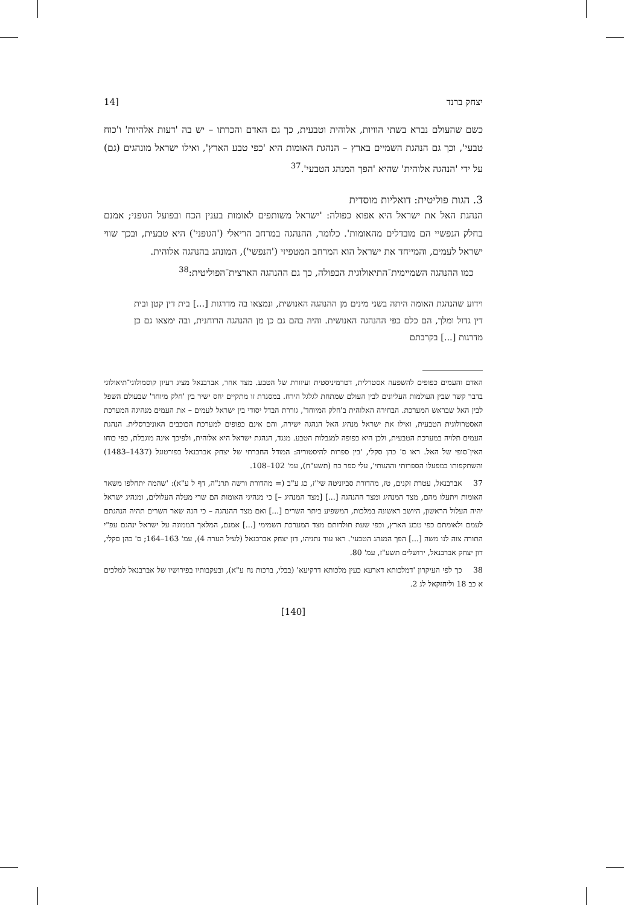יצחק ברנד [14
כשם שהעולם נברא בשתי הוויות, אלוהית וטבעית, כך גם האדם והכרתו – יש בה 'דעות אלהיות' ו'כוח טבעי', וכך גם הנהגת השמיים בארץ – הנהגת האומות היא 'כפי טבע הארץ', ואילו ישראל מונהגים (גם) על ידי 'הנהגה אלוהית' שהיא 'הפך המנהג הטבעי'.<sup>37</sup>
3. הגות פוליטית: דואליות מוסדית
הנהגת האל את ישראל היא אפוא כפולה: 'ישראל משותפים לאומות בענין הכח ובפועל הגופני; אמנם בחלק הנפשיי הם מובדלים מהאומות'. כלומר, ההנהגה במרחב הריאלי ('הגופני') היא טבעית, ובכך שווי ישראל לעמים, והמייחד את ישראל הוא המרחב המטפיזי ('הנפשי'), המונהג בהנהגה אלוהית.
 כמו ההנהגה השמיימית־התיאולוגית הכפולה, כך גם ההנהגה הארצית־הפוליטית:<sup>38</sup>
וידוע שהנהגת האומה היתה בשני מינים מן ההנהגה האנושית, ונמצאו בה מדרגות [...] בית דין קטן ובית דין גדול ומלך, הם כלם כפי ההנהגה האנושית. והיה בהם גם כן מן ההנהגה הרוחנית, ובה ימצאו גם כן מדרגות [...] בקרבתם
האדם והעמים כפופים להשפעה אסטרלית, דטרמיניסטית ועיוורת של הטבע. מצד אחר, אברבנאל מציג רעיון קוסמולוגי־תיאולוגי בדבר קשר שבין העולמות העליונים לבין העולם שמתחת לגלגל הירח. במסגרת זו מתקיים יחס ישיר בין 'חלק מיוחד' שבעולם השפל לבין האל שבראש המערכת. הבחירה האלוהית ב'חלק המיוחד', גוררת הבדל יסודי בין ישראל לעמים – את העמים מנהיגה המערכת האסטרולוגית הטבעית, ואילו את ישראל מנהיג האל הנהגה ישירה, והם אינם כפופים למערכת הכוכבים האוניברסלית. הנהגת העמים תלויה במערכת הטבעית, ולכן היא כפופה למגבלות הטבע. מנגד, הנהגת ישראל היא אלוהית, ולפיכך אינה מוגבלת, כפי כוחו האין־סופי של האל. ראו ס' כהן סקלי, 'בין ספרות להיסטוריה: המודל החברתי של יצחק אברבנאל בפורטוגל (1437–1483) והשתקפותו במפעלו הספרותי וההגותי', עלי ספר כח (תשע"ח), עמ' 102–108.
37 אברבנאל, עטרת זקנים, טז, מהדורת סביוניטה שי"ז, כג ע"ב (= מהדורת ורשה תרנ"ה, דף ל ע"א): 'שהמה יתחלפו משאר האומות ויתעלו מהם, מצד המנהיג ומצד ההנהגה [...] [מצד המנהיג –] כי מנהיגי האומות הם שרי מעלה העלולים, ומנהיג ישראל יהיה העלול הראשון, היושב ראשונה במלכות, המשפיע ביתר השרים [...] ואם מצד ההנהגה – כי הנה שאר השרים תהיה הנהגתם לעמם ולאומתם כפי טבע הארץ, וכפי שעת תולדותם מצד המערכת השמימי [...] אמנם, המלאך הממונה על ישראל ינהגם עפ"י התורה צוה לנו משה [...] הפך המנהג הטבעי'. ראו עוד נתניהו, דון יצחק אברבנאל (לעיל הערה 4), עמ' 163–164; ס' כהן סקלי, דון יצחק אברבנאל, ירושלים תשע"ז, עמ' 80.
38 כך לפי העיקרון 'דמלכותא דארעא כעין מלכותא דרקיעא' (בבלי, ברכות נח ע"א), ובעקבותיו בפירושיו של אברבנאל למלכים א כב 18 וליחזקאל לג 2.
[140]